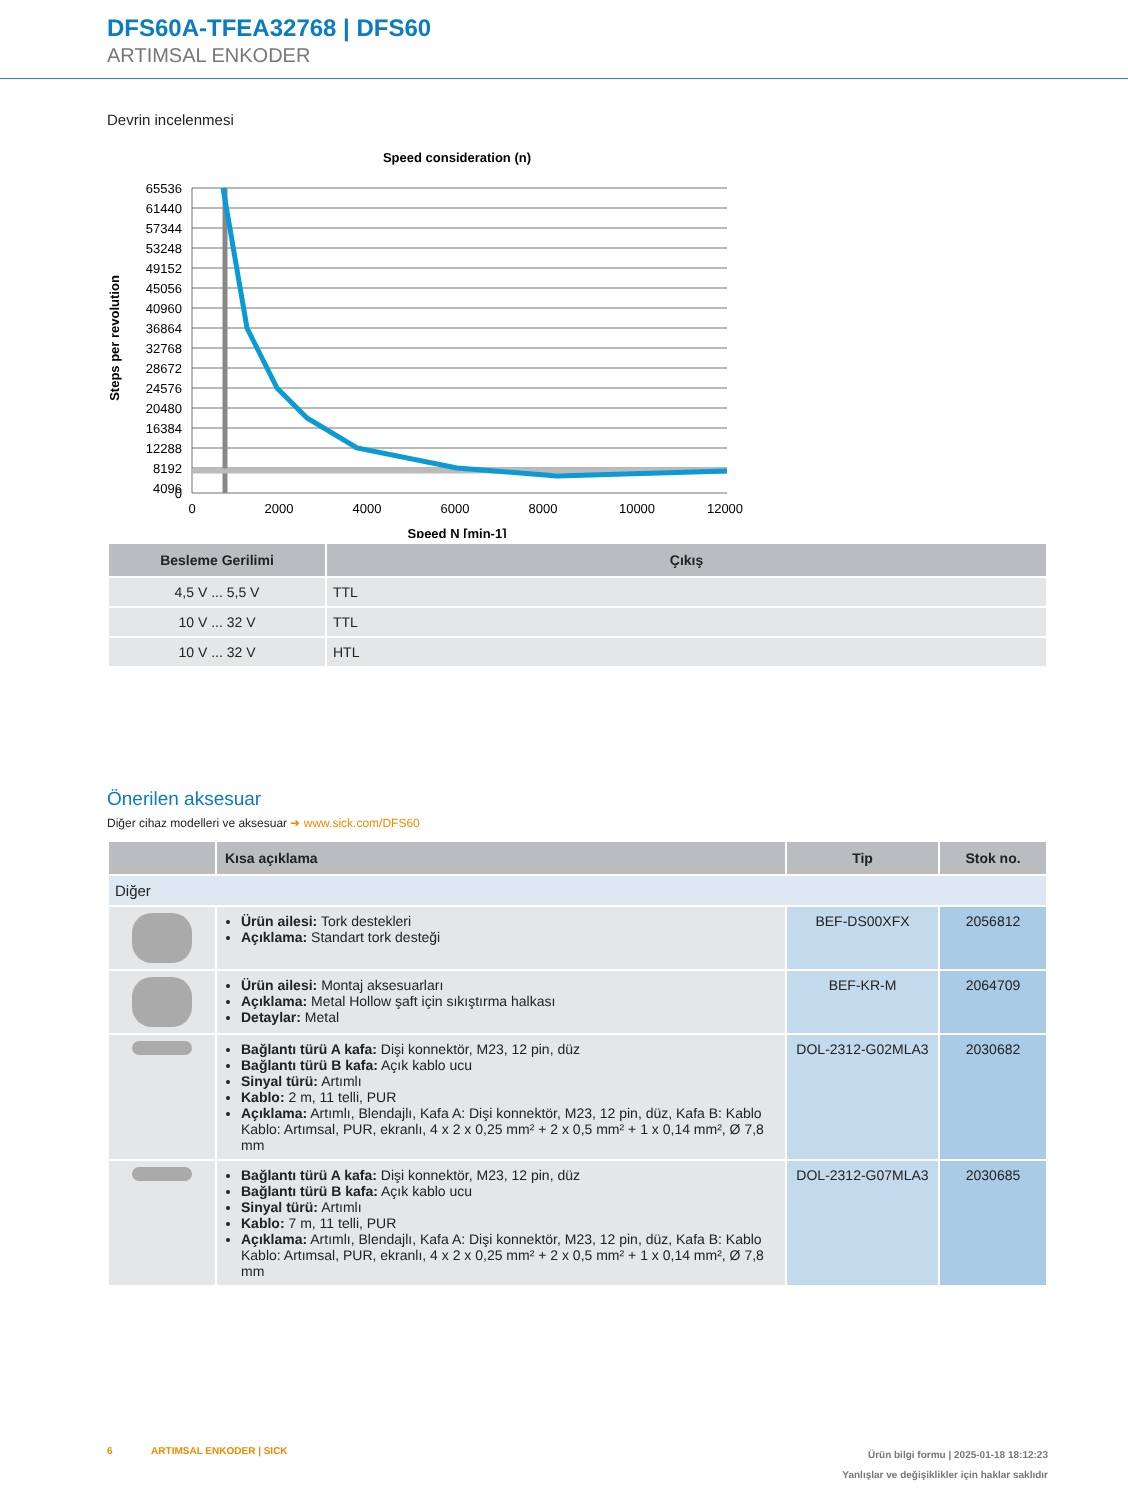DFS60A-TFEA32768 | DFS60
ARTIMSAL ENKODER
Devrin incelenmesi
Speed consideration (n)
65536
61440
57344
53248
49152
45056
40960
36864
32768
28672
24576
20480
16384
12288
8192
4096
0
0
2000
4000
6000
8000
10000
12000
Speed N [min-1]
Steps per revolution
| Besleme Gerilimi | Çıkış |
| --- | --- |
| 4,5 V ... 5,5 V | TTL |
| 10 V ... 32 V | TTL |
| 10 V ... 32 V | HTL |
Önerilen aksesuar
Diğer cihaz modelleri ve aksesuar ➜ www.sick.com/DFS60
| | Kısa açıklama | Tip | Stok no. |
| --- | --- | --- | --- |
| Diğer | | | |
| | Ürün ailesi: Tork destekleri Açıklama: Standart tork desteği | BEF-DS00XFX | 2056812 |
| | Ürün ailesi: Montaj aksesuarları Açıklama: Metal Hollow şaft için sıkıştırma halkası Detaylar: Metal | BEF-KR-M | 2064709 |
| | Bağlantı türü A kafa: Dişi konnektör, M23, 12 pin, düz Bağlantı türü B kafa: Açık kablo ucu Sinyal türü: Artımlı Kablo: 2 m, 11 telli, PUR Açıklama: Artımlı, Blendajlı, Kafa A: Dişi konnektör, M23, 12 pin, düz, Kafa B: Kablo Kablo: Artımsal, PUR, ekranlı, 4 x 2 x 0,25 mm² + 2 x 0,5 mm² + 1 x 0,14 mm², Ø 7,8 mm | DOL-2312-G02MLA3 | 2030682 |
| | Bağlantı türü A kafa: Dişi konnektör, M23, 12 pin, düz Bağlantı türü B kafa: Açık kablo ucu Sinyal türü: Artımlı Kablo: 7 m, 11 telli, PUR Açıklama: Artımlı, Blendajlı, Kafa A: Dişi konnektör, M23, 12 pin, düz, Kafa B: Kablo Kablo: Artımsal, PUR, ekranlı, 4 x 2 x 0,25 mm² + 2 x 0,5 mm² + 1 x 0,14 mm², Ø 7,8 mm | DOL-2312-G07MLA3 | 2030685 |
6 ARTIMSAL ENKODER | SICK
Ürün bilgi formu | 2025-01-18 18:12:23
Yanlışlar ve değişiklikler için haklar saklıdır